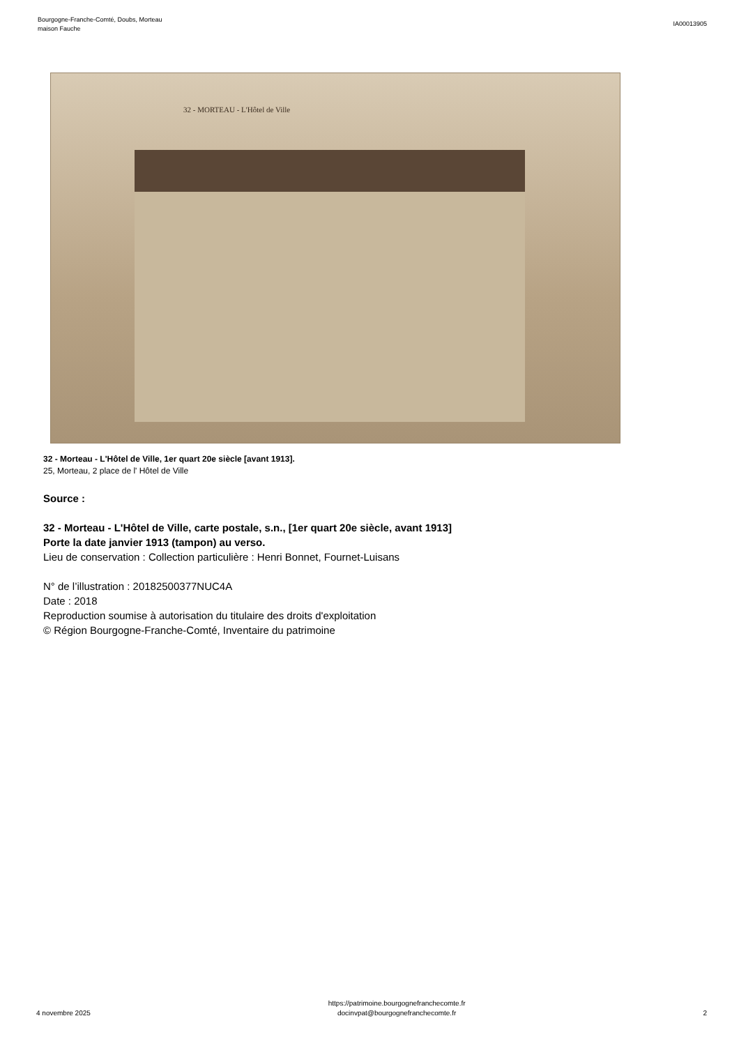Bourgogne-Franche-Comté, Doubs, Morteau
maison Fauche
IA00013905
32 - MORTEAU - L'Hôtel de Ville
32 - Morteau - L'Hôtel de Ville, 1er quart 20e siècle [avant 1913].
25, Morteau, 2 place de l' Hôtel de Ville
Source :
32 - Morteau - L'Hôtel de Ville, carte postale, s.n., [1er quart 20e siècle, avant 1913]
Porte la date janvier 1913 (tampon) au verso.
Lieu de conservation : Collection particulière : Henri Bonnet, Fournet-Luisans
N° de l’illustration : 20182500377NUC4A
Date : 2018
Reproduction soumise à autorisation du titulaire des droits d'exploitation
© Région Bourgogne-Franche-Comté, Inventaire du patrimoine
4 novembre 2025
https://patrimoine.bourgognefranchecomte.fr
docinvpat@bourgognefranchecomte.fr
2